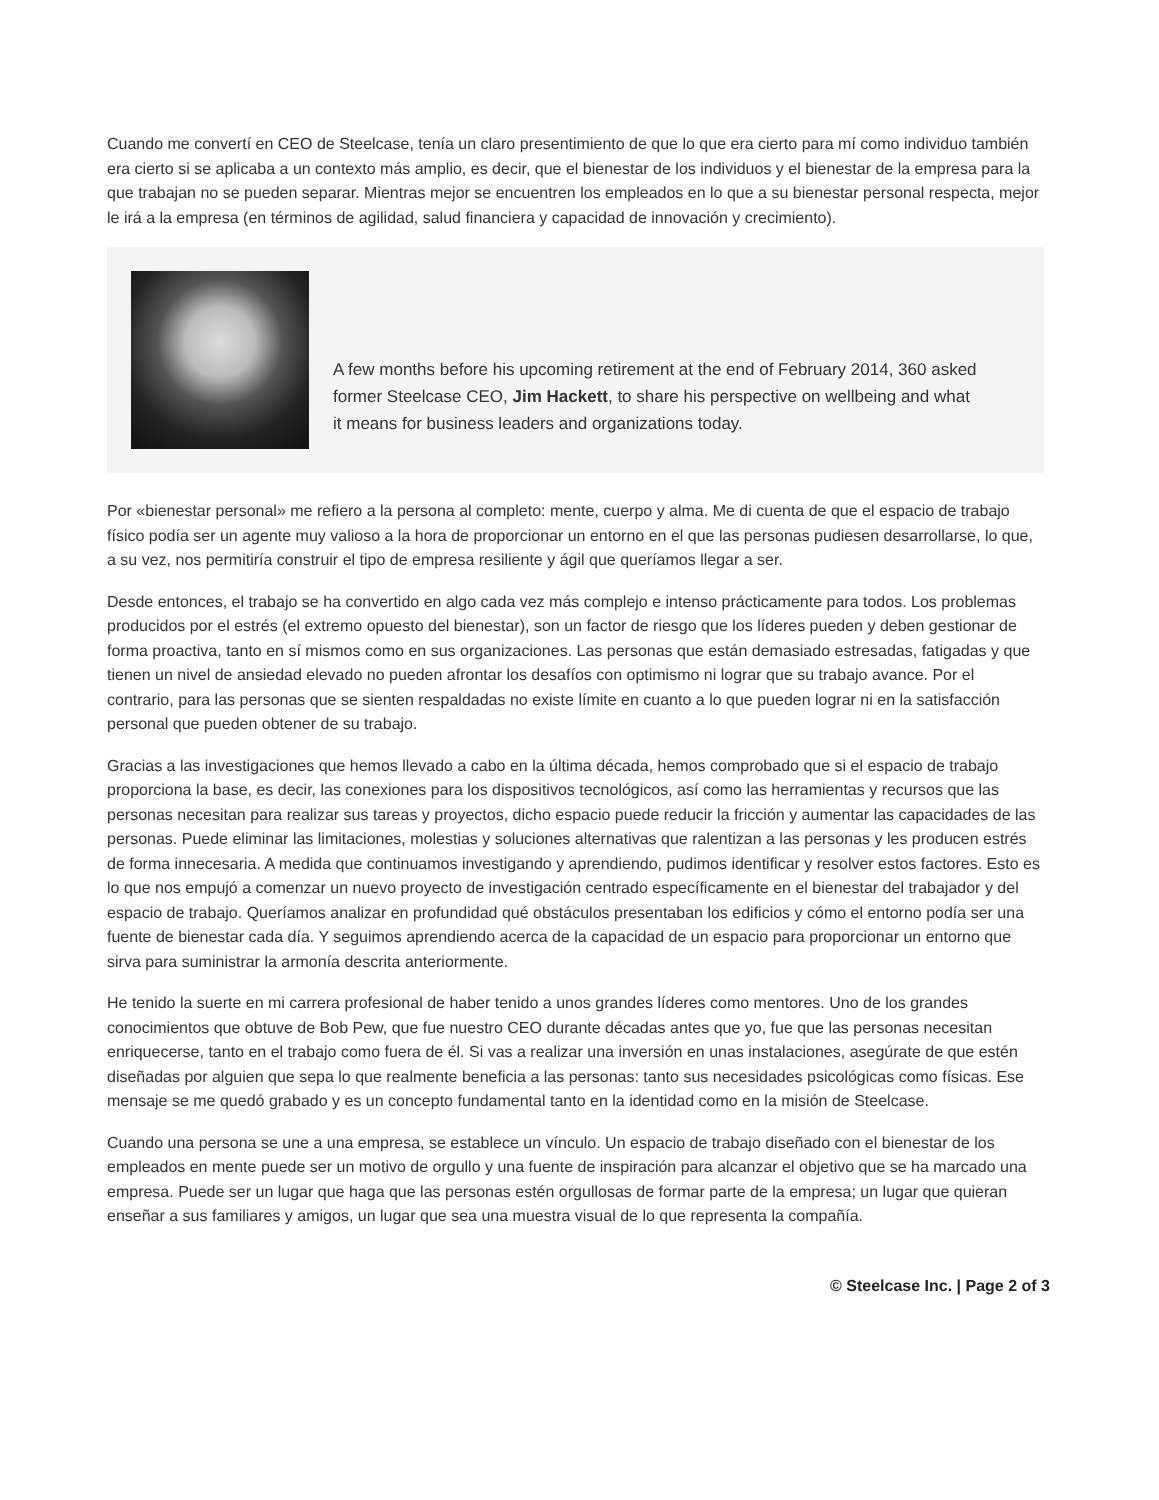Cuando me convertí en CEO de Steelcase, tenía un claro presentimiento de que lo que era cierto para mí como individuo también era cierto si se aplicaba a un contexto más amplio, es decir, que el bienestar de los individuos y el bienestar de la empresa para la que trabajan no se pueden separar. Mientras mejor se encuentren los empleados en lo que a su bienestar personal respecta, mejor le irá a la empresa (en términos de agilidad, salud financiera y capacidad de innovación y crecimiento).
A few months before his upcoming retirement at the end of February 2014, 360 asked former Steelcase CEO, Jim Hackett, to share his perspective on wellbeing and what it means for business leaders and organizations today.
Por «bienestar personal» me refiero a la persona al completo: mente, cuerpo y alma. Me di cuenta de que el espacio de trabajo físico podía ser un agente muy valioso a la hora de proporcionar un entorno en el que las personas pudiesen desarrollarse, lo que, a su vez, nos permitiría construir el tipo de empresa resiliente y ágil que queríamos llegar a ser.
Desde entonces, el trabajo se ha convertido en algo cada vez más complejo e intenso prácticamente para todos. Los problemas producidos por el estrés (el extremo opuesto del bienestar), son un factor de riesgo que los líderes pueden y deben gestionar de forma proactiva, tanto en sí mismos como en sus organizaciones. Las personas que están demasiado estresadas, fatigadas y que tienen un nivel de ansiedad elevado no pueden afrontar los desafíos con optimismo ni lograr que su trabajo avance. Por el contrario, para las personas que se sienten respaldadas no existe límite en cuanto a lo que pueden lograr ni en la satisfacción personal que pueden obtener de su trabajo.
Gracias a las investigaciones que hemos llevado a cabo en la última década, hemos comprobado que si el espacio de trabajo proporciona la base, es decir, las conexiones para los dispositivos tecnológicos, así como las herramientas y recursos que las personas necesitan para realizar sus tareas y proyectos, dicho espacio puede reducir la fricción y aumentar las capacidades de las personas. Puede eliminar las limitaciones, molestias y soluciones alternativas que ralentizan a las personas y les producen estrés de forma innecesaria. A medida que continuamos investigando y aprendiendo, pudimos identificar y resolver estos factores. Esto es lo que nos empujó a comenzar un nuevo proyecto de investigación centrado específicamente en el bienestar del trabajador y del espacio de trabajo. Queríamos analizar en profundidad qué obstáculos presentaban los edificios y cómo el entorno podía ser una fuente de bienestar cada día. Y seguimos aprendiendo acerca de la capacidad de un espacio para proporcionar un entorno que sirva para suministrar la armonía descrita anteriormente.
He tenido la suerte en mi carrera profesional de haber tenido a unos grandes líderes como mentores. Uno de los grandes conocimientos que obtuve de Bob Pew, que fue nuestro CEO durante décadas antes que yo, fue que las personas necesitan enriquecerse, tanto en el trabajo como fuera de él. Si vas a realizar una inversión en unas instalaciones, asegúrate de que estén diseñadas por alguien que sepa lo que realmente beneficia a las personas: tanto sus necesidades psicológicas como físicas. Ese mensaje se me quedó grabado y es un concepto fundamental tanto en la identidad como en la misión de Steelcase.
Cuando una persona se une a una empresa, se establece un vínculo. Un espacio de trabajo diseñado con el bienestar de los empleados en mente puede ser un motivo de orgullo y una fuente de inspiración para alcanzar el objetivo que se ha marcado una empresa. Puede ser un lugar que haga que las personas estén orgullosas de formar parte de la empresa; un lugar que quieran enseñar a sus familiares y amigos, un lugar que sea una muestra visual de lo que representa la compañía.
© Steelcase Inc. | Page 2 of 3